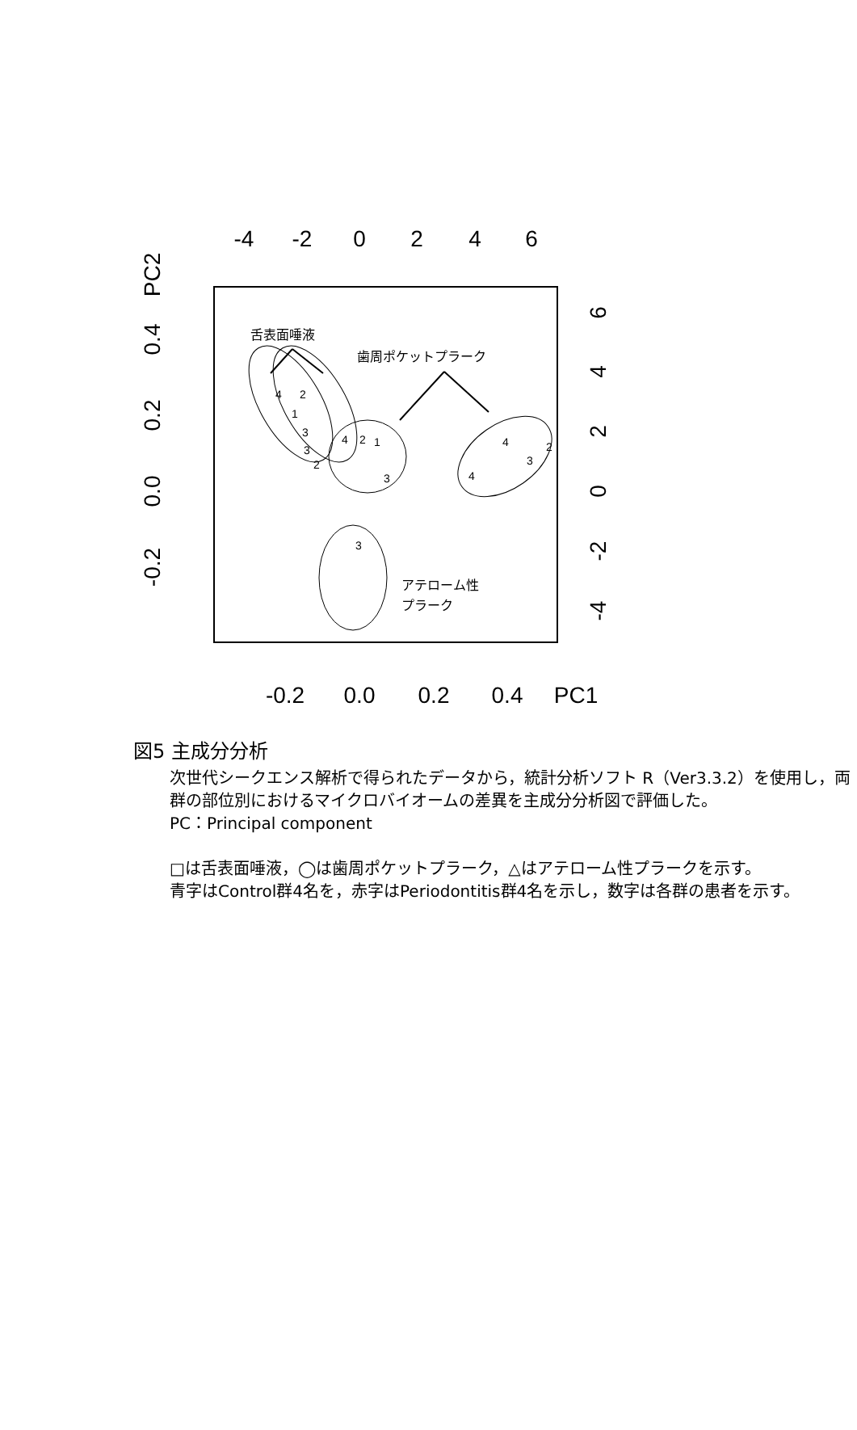-4
-2
0
2
4
6
-0.2
0.0
0.2
0.4
PC1
PC2
0.4
0.2
0.0
-0.2
6
4
2
0
-2
-4
舌表面唾液
歯周ポケットプラーク
アテローム性
プラーク
4
2
1
3
3
2
4
2
1
3
4
2
3
4
3
図5 主成分分析
次世代シークエンス解析で得られたデータから，統計分析ソフト R（Ver3.3.2）を使用し，両群の部位別におけるマイクロバイオームの差異を主成分分析図で評価した。
PC：Principal component
□は舌表面唾液，◯は歯周ポケットプラーク，△はアテローム性プラークを示す。
青字はControl群4名を，赤字はPeriodontitis群4名を示し，数字は各群の患者を示す。